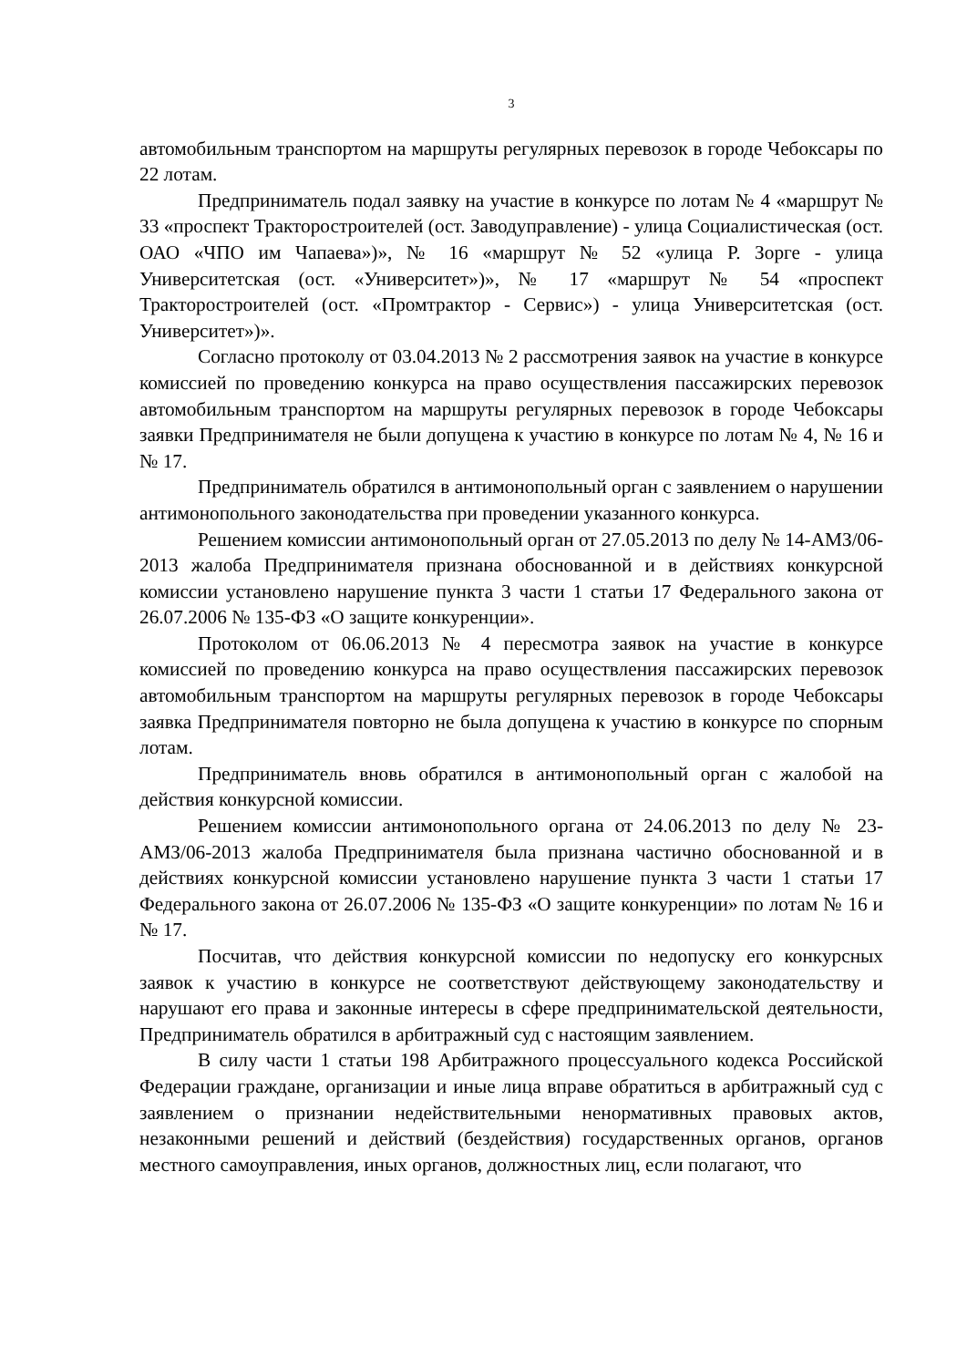3
автомобильным транспортом на маршруты регулярных перевозок в городе Чебоксары по 22 лотам.
Предприниматель подал заявку на участие в конкурсе по лотам № 4 «маршрут № 33 «проспект Тракторостроителей (ост. Заводуправление) - улица Социалистическая (ост. ОАО «ЧПО им Чапаева»)», № 16 «маршрут № 52 «улица Р. Зорге - улица Университетская (ост. «Университет»)», № 17 «маршрут № 54 «проспект Тракторостроителей (ост. «Промтрактор - Сервис») - улица Университетская (ост. Университет»)».
Согласно протоколу от 03.04.2013 № 2 рассмотрения заявок на участие в конкурсе комиссией по проведению конкурса на право осуществления пассажирских перевозок автомобильным транспортом на маршруты регулярных перевозок в городе Чебоксары заявки Предпринимателя не были допущена к участию в конкурсе по лотам № 4, № 16 и № 17.
Предприниматель обратился в антимонопольный орган с заявлением о нарушении антимонопольного законодательства при проведении указанного конкурса.
Решением комиссии антимонопольный орган от 27.05.2013 по делу № 14-АМЗ/06-2013 жалоба Предпринимателя признана обоснованной и в действиях конкурсной комиссии установлено нарушение пункта 3 части 1 статьи 17 Федерального закона от 26.07.2006 № 135-ФЗ «О защите конкуренции».
Протоколом от 06.06.2013 № 4 пересмотра заявок на участие в конкурсе комиссией по проведению конкурса на право осуществления пассажирских перевозок автомобильным транспортом на маршруты регулярных перевозок в городе Чебоксары заявка Предпринимателя повторно не была допущена к участию в конкурсе по спорным лотам.
Предприниматель вновь обратился в антимонопольный орган с жалобой на действия конкурсной комиссии.
Решением комиссии антимонопольного органа от 24.06.2013 по делу № 23-АМЗ/06-2013 жалоба Предпринимателя была признана частично обоснованной и в действиях конкурсной комиссии установлено нарушение пункта 3 части 1 статьи 17 Федерального закона от 26.07.2006 № 135-ФЗ «О защите конкуренции» по лотам № 16 и № 17.
Посчитав, что действия конкурсной комиссии по недопуску его конкурсных заявок к участию в конкурсе не соответствуют действующему законодательству и нарушают его права и законные интересы в сфере предпринимательской деятельности, Предприниматель обратился в арбитражный суд с настоящим заявлением.
В силу части 1 статьи 198 Арбитражного процессуального кодекса Российской Федерации граждане, организации и иные лица вправе обратиться в арбитражный суд с заявлением о признании недействительными ненормативных правовых актов, незаконными решений и действий (бездействия) государственных органов, органов местного самоуправления, иных органов, должностных лиц, если полагают, что